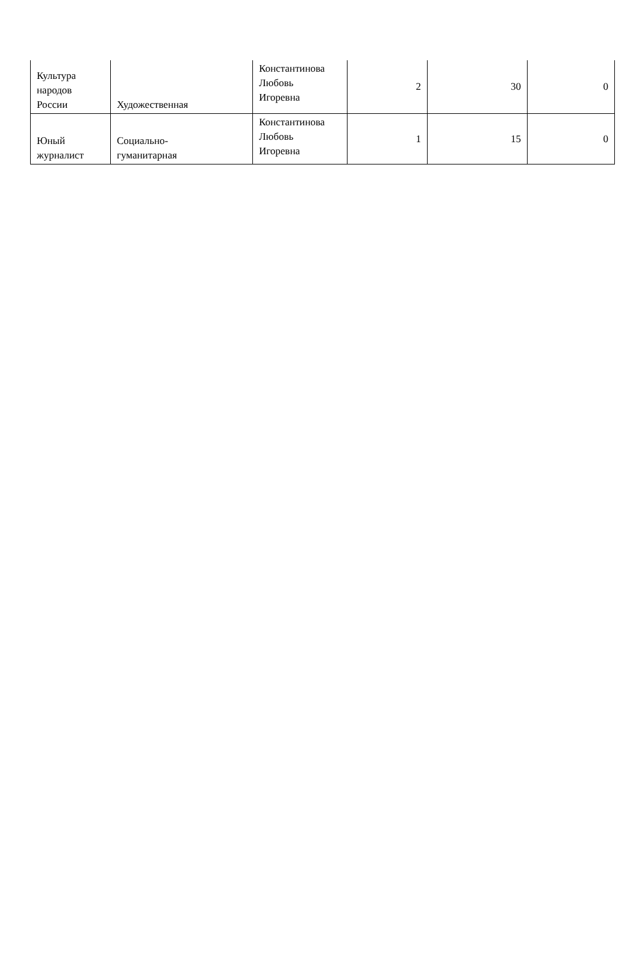| Культура народов России | Художественная | Константинова Любовь Игоревна | 2 | 30 | 0 |
| Юный журналист | Социально- гуманитарная | Константинова Любовь Игоревна | 1 | 15 | 0 |